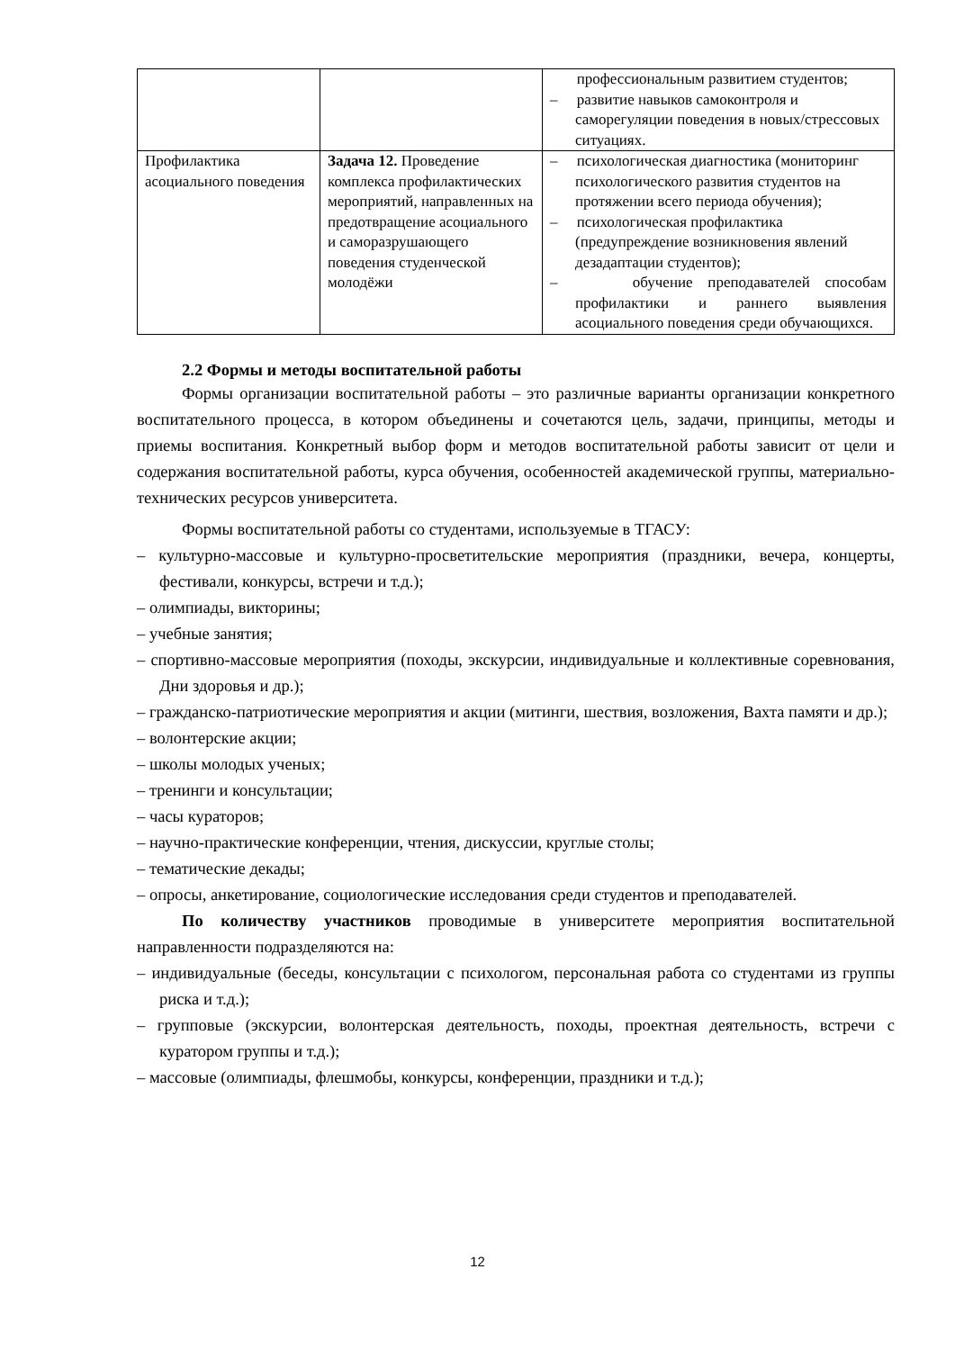| | | профессиональным развитием студентов; – развитие навыков самоконтроля и саморегуляции поведения в новых/стрессовых ситуациях. |
| Профилактика асоциального поведения | Задача 12. Проведение комплекса профилактических мероприятий, направленных на предотвращение асоциального и саморазрушающего поведения студенческой молодёжи | – психологическая диагностика (мониторинг психологического развития студентов на протяжении всего периода обучения); – психологическая профилактика (предупреждение возникновения явлений дезадаптации студентов); – обучение преподавателей способам профилактики и раннего выявления асоциального поведения среди обучающихся. |
2.2 Формы и методы воспитательной работы
Формы организации воспитательной работы – это различные варианты организации конкретного воспитательного процесса, в котором объединены и сочетаются цель, задачи, принципы, методы и приемы воспитания. Конкретный выбор форм и методов воспитательной работы зависит от цели и содержания воспитательной работы, курса обучения, особенностей академической группы, материально-технических ресурсов университета.
Формы воспитательной работы со студентами, используемые в ТГАСУ:
– культурно-массовые и культурно-просветительские мероприятия (праздники, вечера, концерты, фестивали, конкурсы, встречи и т.д.);
– олимпиады, викторины;
– учебные занятия;
– спортивно-массовые мероприятия (походы, экскурсии, индивидуальные и коллективные соревнования, Дни здоровья и др.);
– гражданско-патриотические мероприятия и акции (митинги, шествия, возложения, Вахта памяти и др.);
– волонтерские акции;
– школы молодых ученых;
– тренинги и консультации;
– часы кураторов;
– научно-практические конференции, чтения, дискуссии, круглые столы;
– тематические декады;
– опросы, анкетирование, социологические исследования среди студентов и преподавателей.
По количеству участников проводимые в университете мероприятия воспитательной направленности подразделяются на:
– индивидуальные (беседы, консультации с психологом, персональная работа со студентами из группы риска и т.д.);
– групповые (экскурсии, волонтерская деятельность, походы, проектная деятельность, встречи с куратором группы и т.д.);
– массовые (олимпиады, флешмобы, конкурсы, конференции, праздники и т.д.);
12